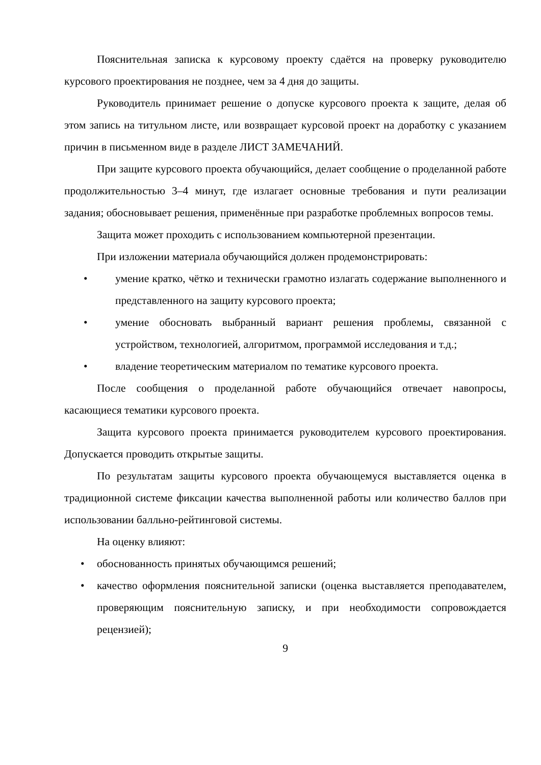Пояснительная записка к курсовому проекту сдаётся на проверку руководителю курсового проектирования не позднее, чем за 4 дня до защиты.
Руководитель принимает решение о допуске курсового проекта к защите, делая об этом запись на титульном листе, или возвращает курсовой проект на доработку с указанием причин в письменном виде в разделе ЛИСТ ЗАМЕЧАНИЙ.
При защите курсового проекта обучающийся, делает сообщение о проделанной работе продолжительностью 3–4 минут, где излагает основные требования и пути реализации задания; обосновывает решения, применённые при разработке проблемных вопросов темы.
Защита может проходить с использованием компьютерной презентации.
При изложении материала обучающийся должен продемонстрировать:
• умение кратко, чётко и технически грамотно излагать содержание выполненного и представленного на защиту курсового проекта;
• умение обосновать выбранный вариант решения проблемы, связанной с устройством, технологией, алгоритмом, программой исследования и т.д.;
• владение теоретическим материалом по тематике курсового проекта.
После сообщения о проделанной работе обучающийся отвечает навопросы, касающиеся тематики курсового проекта.
Защита курсового проекта принимается руководителем курсового проектирования. Допускается проводить открытые защиты.
По результатам защиты курсового проекта обучающемуся выставляется оценка в традиционной системе фиксации качества выполненной работы или количество баллов при использовании балльно-рейтинговой системы.
На оценку влияют:
• обоснованность принятых обучающимся решений;
• качество оформления пояснительной записки (оценка выставляется преподавателем, проверяющим пояснительную записку, и при необходимости сопровождается рецензией);
9